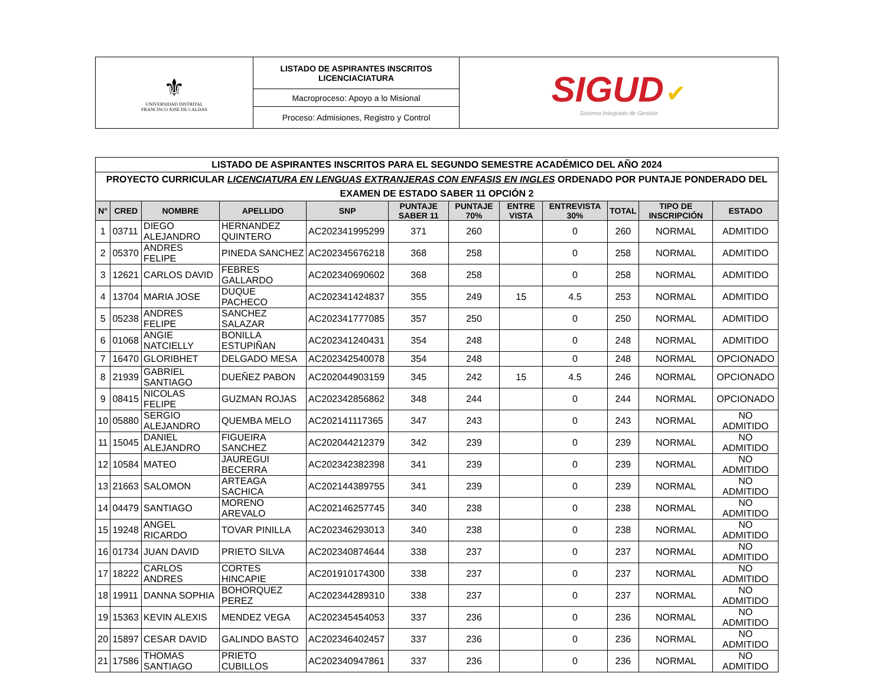| ⚜ UNIVERSIDAD DISTRITAL FRANCISCO JOSÉ DE CALDAS | LISTADO DE ASPIRANTES INSCRITOS LICENCIACIATURA | SIGUD ✔ Sistema Integrado de Gestión |
| | Macroproceso: Apoyo a lo Misional | |
| | Proceso: Admisiones, Registro y Control | |
| LISTADO DE ASPIRANTES INSCRITOS PARA EL SEGUNDO SEMESTRE ACADÉMICO DEL AÑO 2024 | | | | | | | | | | | |
| PROYECTO CURRICULAR LICENCIATURA EN LENGUAS EXTRANJERAS CON ENFASIS EN INGLES ORDENADO POR PUNTAJE PONDERADO DEL EXAMEN DE ESTADO SABER 11 OPCIÓN 2 | | | | | | | | | | | |
| N° | CRED | NOMBRE | APELLIDO | SNP | PUNTAJE SABER 11 | PUNTAJE 70% | ENTRE VISTA | ENTREVISTA 30% | TOTAL | TIPO DE INSCRIPCIÓN | ESTADO |
| 1 | 03711 | DIEGO ALEJANDRO | HERNANDEZ QUINTERO | AC202341995299 | 371 | 260 | | 0 | 260 | NORMAL | ADMITIDO |
| 2 | 05370 | ANDRES FELIPE | PINEDA SANCHEZ | AC202345676218 | 368 | 258 | | 0 | 258 | NORMAL | ADMITIDO |
| 3 | 12621 | CARLOS DAVID | FEBRES GALLARDO | AC202340690602 | 368 | 258 | | 0 | 258 | NORMAL | ADMITIDO |
| 4 | 13704 | MARIA JOSE | DUQUE PACHECO | AC202341424837 | 355 | 249 | 15 | 4.5 | 253 | NORMAL | ADMITIDO |
| 5 | 05238 | ANDRES FELIPE | SANCHEZ SALAZAR | AC202341777085 | 357 | 250 | | 0 | 250 | NORMAL | ADMITIDO |
| 6 | 01068 | ANGIE NATCIELLY | BONILLA ESTUPIÑAN | AC202341240431 | 354 | 248 | | 0 | 248 | NORMAL | ADMITIDO |
| 7 | 16470 | GLORIBHET | DELGADO MESA | AC202342540078 | 354 | 248 | | 0 | 248 | NORMAL | OPCIONADO |
| 8 | 21939 | GABRIEL SANTIAGO | DUEÑEZ PABON | AC202044903159 | 345 | 242 | 15 | 4.5 | 246 | NORMAL | OPCIONADO |
| 9 | 08415 | NICOLAS FELIPE | GUZMAN ROJAS | AC202342856862 | 348 | 244 | | 0 | 244 | NORMAL | OPCIONADO |
| 10 | 05880 | SERGIO ALEJANDRO | QUEMBA MELO | AC202141117365 | 347 | 243 | | 0 | 243 | NORMAL | NO ADMITIDO |
| 11 | 15045 | DANIEL ALEJANDRO | FIGUEIRA SANCHEZ | AC202044212379 | 342 | 239 | | 0 | 239 | NORMAL | NO ADMITIDO |
| 12 | 10584 | MATEO | JAUREGUI BECERRA | AC202342382398 | 341 | 239 | | 0 | 239 | NORMAL | NO ADMITIDO |
| 13 | 21663 | SALOMON | ARTEAGA SACHICA | AC202144389755 | 341 | 239 | | 0 | 239 | NORMAL | NO ADMITIDO |
| 14 | 04479 | SANTIAGO | MORENO AREVALO | AC202146257745 | 340 | 238 | | 0 | 238 | NORMAL | NO ADMITIDO |
| 15 | 19248 | ANGEL RICARDO | TOVAR PINILLA | AC202346293013 | 340 | 238 | | 0 | 238 | NORMAL | NO ADMITIDO |
| 16 | 01734 | JUAN DAVID | PRIETO SILVA | AC202340874644 | 338 | 237 | | 0 | 237 | NORMAL | NO ADMITIDO |
| 17 | 18222 | CARLOS ANDRES | CORTES HINCAPIE | AC201910174300 | 338 | 237 | | 0 | 237 | NORMAL | NO ADMITIDO |
| 18 | 19911 | DANNA SOPHIA | BOHORQUEZ PEREZ | AC202344289310 | 338 | 237 | | 0 | 237 | NORMAL | NO ADMITIDO |
| 19 | 15363 | KEVIN ALEXIS | MENDEZ VEGA | AC202345454053 | 337 | 236 | | 0 | 236 | NORMAL | NO ADMITIDO |
| 20 | 15897 | CESAR DAVID | GALINDO BASTO | AC202346402457 | 337 | 236 | | 0 | 236 | NORMAL | NO ADMITIDO |
| 21 | 17586 | THOMAS SANTIAGO | PRIETO CUBILLOS | AC202340947861 | 337 | 236 | | 0 | 236 | NORMAL | NO ADMITIDO |